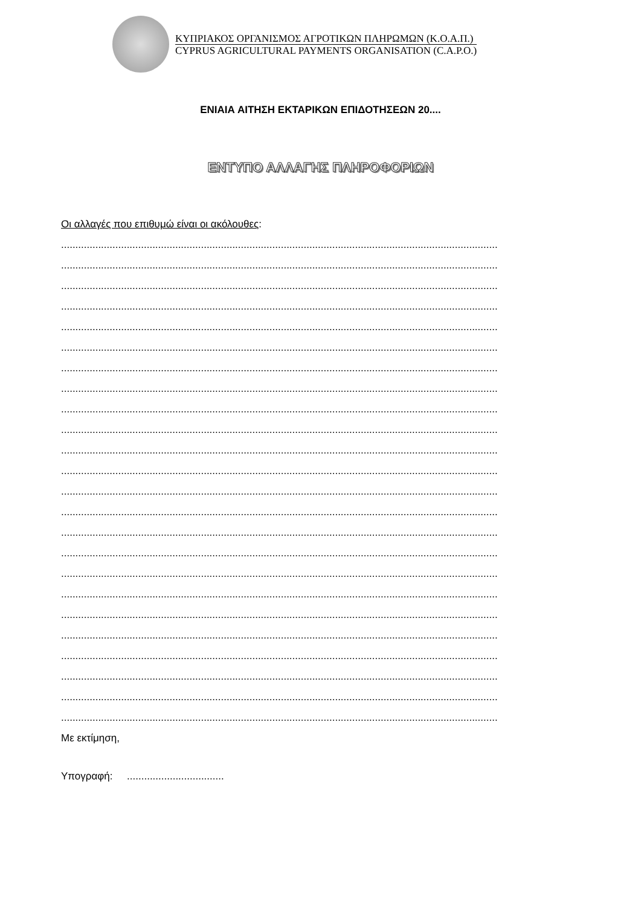ΚΥΠΡΙΑΚΟΣ ΟΡΓΑΝΙΣΜΟΣ ΑΓΡΟΤΙΚΩΝ ΠΛΗΡΩΜΩΝ (Κ.Ο.Α.Π.)
CYPRUS AGRICULTURAL PAYMENTS ORGANISATION (C.A.P.O.)
ΕΝΙΑΙΑ ΑΙΤΗΣΗ ΕΚΤΑΡΙΚΩΝ ΕΠΙΔΟΤΗΣΕΩΝ 20....
ΕΝΤΥΠΟ ΑΛΛΑΓΗΣ ΠΛΗΡΟΦΟΡΙΩΝ
Οι αλλαγές που επιθυμώ είναι οι ακόλουθες:
.........................................................................................................................................................
.........................................................................................................................................................
.........................................................................................................................................................
.........................................................................................................................................................
.........................................................................................................................................................
.........................................................................................................................................................
.........................................................................................................................................................
.........................................................................................................................................................
.........................................................................................................................................................
.........................................................................................................................................................
.........................................................................................................................................................
.........................................................................................................................................................
.........................................................................................................................................................
.........................................................................................................................................................
.........................................................................................................................................................
.........................................................................................................................................................
.........................................................................................................................................................
.........................................................................................................................................................
.........................................................................................................................................................
.........................................................................................................................................................
.........................................................................................................................................................
.........................................................................................................................................................
.........................................................................................................................................................
.........................................................................................................................................................
Με εκτίμηση,
Υπογραφή: ..................................